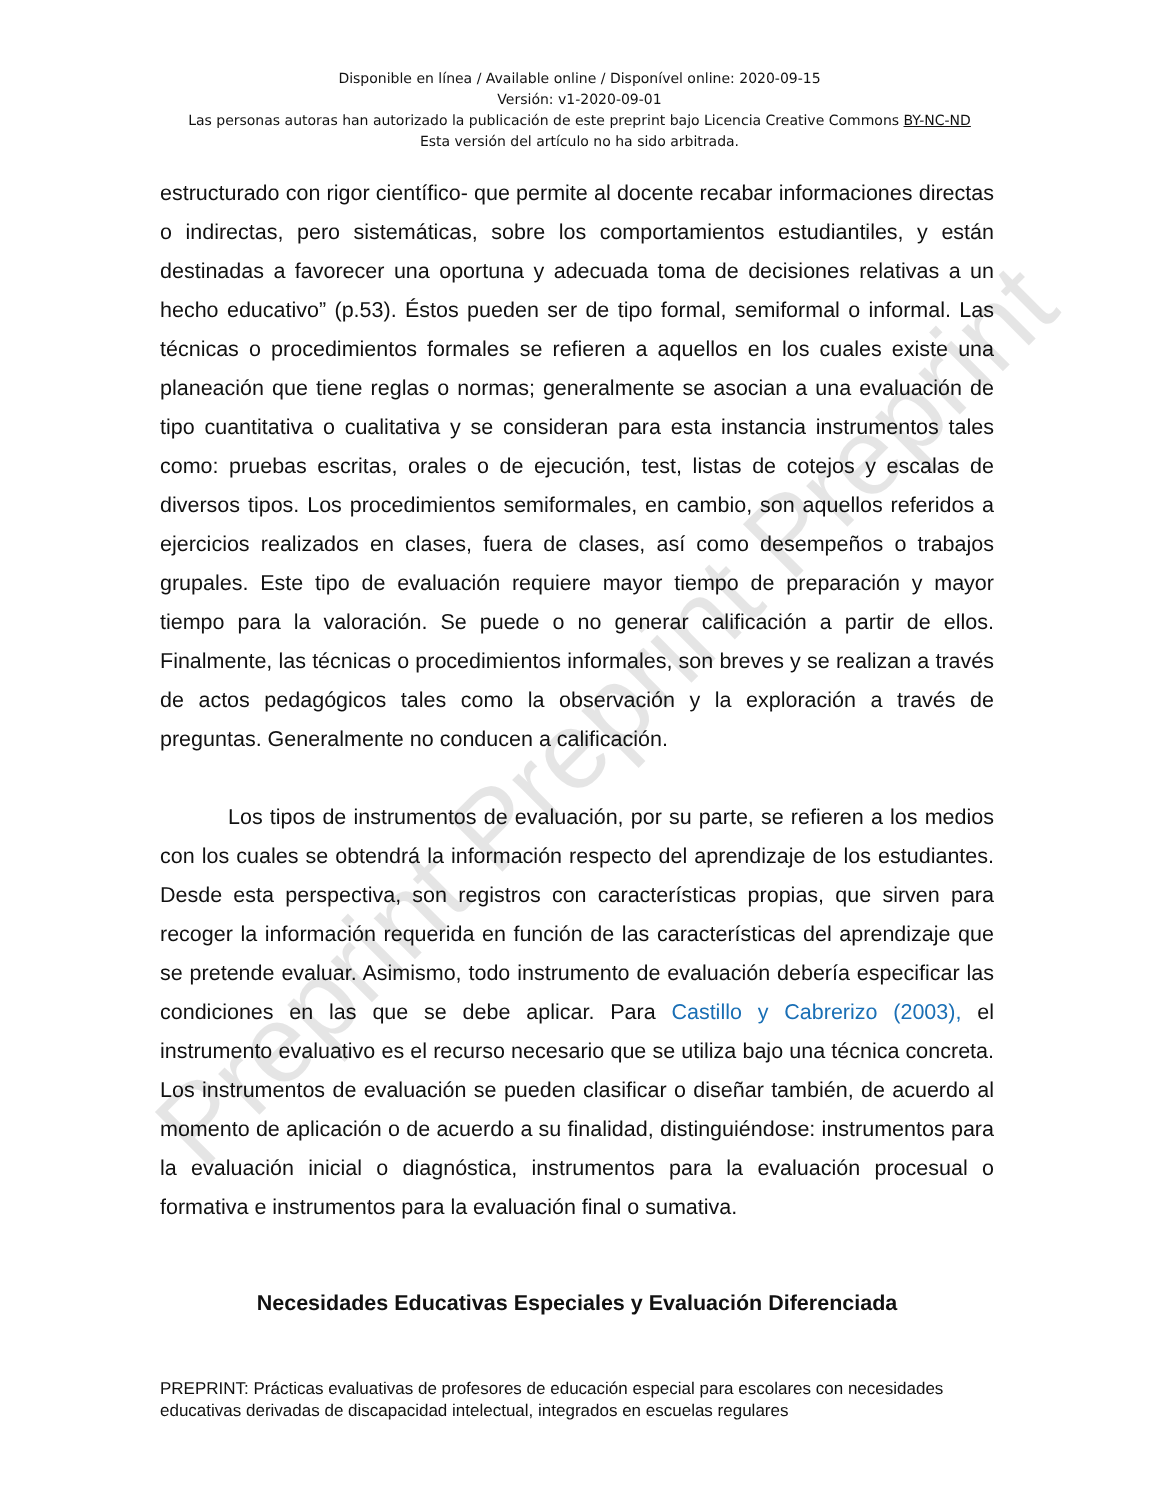Preprint Preprint Preprint
Disponible en línea / Available online / Disponível online: 2020-09-15
Versión: v1-2020-09-01
Las personas autoras han autorizado la publicación de este preprint bajo Licencia Creative Commons BY-NC-ND
Esta versión del artículo no ha sido arbitrada.
estructurado con rigor científico- que permite al docente recabar informaciones directas o indirectas, pero sistemáticas, sobre los comportamientos estudiantiles, y están destinadas a favorecer una oportuna y adecuada toma de decisiones relativas a un hecho educativo” (p.53). Éstos pueden ser de tipo formal, semiformal o informal. Las técnicas o procedimientos formales se refieren a aquellos en los cuales existe una planeación que tiene reglas o normas; generalmente se asocian a una evaluación de tipo cuantitativa o cualitativa y se consideran para esta instancia instrumentos tales como: pruebas escritas, orales o de ejecución, test, listas de cotejos y escalas de diversos tipos. Los procedimientos semiformales, en cambio, son aquellos referidos a ejercicios realizados en clases, fuera de clases, así como desempeños o trabajos grupales. Este tipo de evaluación requiere mayor tiempo de preparación y mayor tiempo para la valoración. Se puede o no generar calificación a partir de ellos. Finalmente, las técnicas o procedimientos informales, son breves y se realizan a través de actos pedagógicos tales como la observación y la exploración a través de preguntas. Generalmente no conducen a calificación.
Los tipos de instrumentos de evaluación, por su parte, se refieren a los medios con los cuales se obtendrá la información respecto del aprendizaje de los estudiantes. Desde esta perspectiva, son registros con características propias, que sirven para recoger la información requerida en función de las características del aprendizaje que se pretende evaluar. Asimismo, todo instrumento de evaluación debería especificar las condiciones en las que se debe aplicar. Para Castillo y Cabrerizo (2003), el instrumento evaluativo es el recurso necesario que se utiliza bajo una técnica concreta. Los instrumentos de evaluación se pueden clasificar o diseñar también, de acuerdo al momento de aplicación o de acuerdo a su finalidad, distinguiéndose: instrumentos para la evaluación inicial o diagnóstica, instrumentos para la evaluación procesual o formativa e instrumentos para la evaluación final o sumativa.
Necesidades Educativas Especiales y Evaluación Diferenciada
PREPRINT: Prácticas evaluativas de profesores de educación especial para escolares con necesidades educativas derivadas de discapacidad intelectual, integrados en escuelas regulares